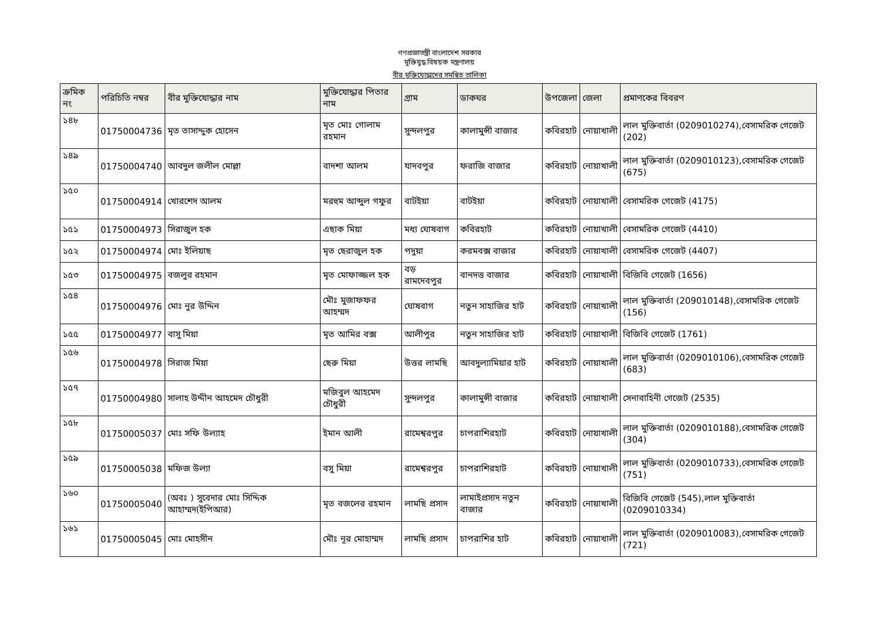গণপ্রজাতন্ত্রী বাংলাদেশ সরকার
মুক্তিযুদ্ধ বিষয়ক মন্ত্রণালয়
বীর মুক্তিযোদ্ধাদের সমন্বিত তালিকা
| ক্রমিক নং | পরিচিতি নম্বর | বীর মুক্তিযোদ্ধার নাম | মুক্তিযোদ্ধার পিতার নাম | গ্রাম | ডাকঘর | উপজেলা | জেলা | প্রমাণকের বিবরণ |
| --- | --- | --- | --- | --- | --- | --- | --- | --- |
| ১৪৮ | 01750004736 | মৃত তাসাদ্দুক হোসেন | মৃত মোঃ গোলাম রহমান | সুন্দলপুর | কালামুন্সী বাজার | কবিরহাট | নোয়াখালী | লাল মুক্তিবার্তা (0209010274),বেসামরিক গেজেট (202) |
| ১৪৯ | 01750004740 | আবদুল জলীল মোল্লা | বাদশা আলম | যাদবপুর | ফরাজি বাজার | কবিরহাট | নোয়াখালী | লাল মুক্তিবার্তা (0209010123),বেসামরিক গেজেট (675) |
| ১৫০ | 01750004914 | খোরশেদ আলম | মরহুম আব্দুল গফুর | বাটইয়া | বাটইয়া | কবিরহাট | নোয়াখালী | বেসামরিক গেজেট (4175) |
| ১৫১ | 01750004973 | সিরাজুল হক | এছাক মিয়া | মধ্য ঘোষবাগ | কবিরহাট | কবিরহাট | নোয়াখালী | বেসামরিক গেজেট (4410) |
| ১৫২ | 01750004974 | মোঃ ইলিয়াছ | মৃত ছেরাজুল হক | পদুয়া | করমবক্স বাজার | কবিরহাট | নোয়াখালী | বেসামরিক গেজেট (4407) |
| ১৫৩ | 01750004975 | বজলুর রহমান | মৃত মোফাজ্জল হক | বড় রামদেবপুর | বানদত্ত বাজার | কবিরহাট | নোয়াখালী | বিজিবি গেজেট (1656) |
| ১৫৪ | 01750004976 | মোঃ নুর উদ্দিন | মৌঃ মুজাফফর আহম্মদ | ঘোষবাগ | নতুন সাহাজির হাট | কবিরহাট | নোয়াখালী | লাল মুক্তিবার্তা (209010148),বেসামরিক গেজেট (156) |
| ১৫৫ | 01750004977 | বাসু মিয়া | মৃত আমির বক্স | আলীপুর | নতুন সাহাজির হাট | কবিরহাট | নোয়াখালী | বিজিবি গেজেট (1761) |
| ১৫৬ | 01750004978 | সিরাজ মিয়া | ছেরু মিয়া | উত্তর লামছি | আবদুল্যামিয়ার হাট | কবিরহাট | নোয়াখালী | লাল মুক্তিবার্তা (0209010106),বেসামরিক গেজেট (683) |
| ১৫৭ | 01750004980 | সালাহ উদ্দীন আহমেদ চৌধুরী | মজিবুল আহমেদ চৌধুরী | সুন্দলপুর | কালামুন্সী বাজার | কবিরহাট | নোয়াখালী | সেনাবাহিনী গেজেট (2535) |
| ১৫৮ | 01750005037 | মোঃ সফি উল্যাহ | ইমান আলী | রামেশ্বরপুর | চাপরাশিরহাট | কবিরহাট | নোয়াখালী | লাল মুক্তিবার্তা (0209010188),বেসামরিক গেজেট (304) |
| ১৫৯ | 01750005038 | মফিজ উল্যা | বসু মিয়া | রামেশ্বরপুর | চাপরাশিরহাট | কবিরহাট | নোয়াখালী | লাল মুক্তিবার্তা (0209010733),বেসামরিক গেজেট (751) |
| ১৬০ | 01750005040 | (অবঃ ) সুবেদার মোঃ সিদ্দিক আহাম্মদ(ইপিআর) | মৃত বজলের রহমান | লামছি প্রসাদ | লামাইপ্রসাদ নতুন বাজার | কবিরহাট | নোয়াখালী | বিজিবি গেজেট (545),লাল মুক্তিবার্তা (0209010334) |
| ১৬১ | 01750005045 | মোঃ মোহসীন | মৌঃ নূর মোহাম্মদ | লামছি প্রসাদ | চাপরাশির হাট | কবিরহাট | নোয়াখালী | লাল মুক্তিবার্তা (0209010083),বেসামরিক গেজেট (721) |